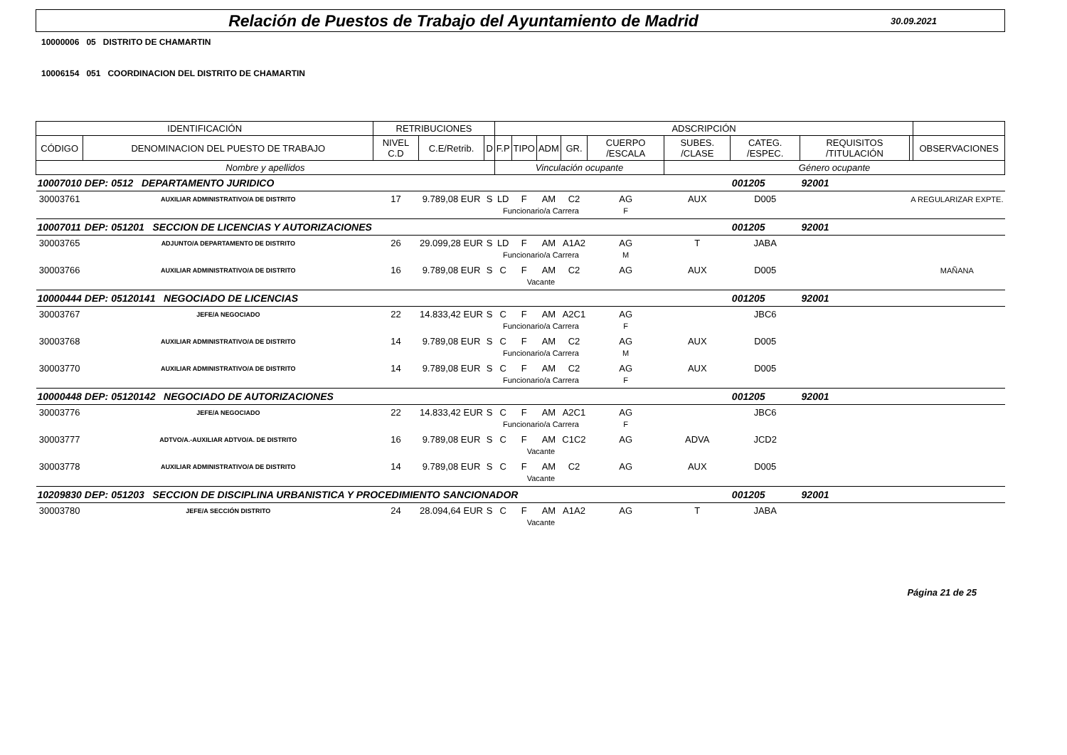Relación de Puestos de Trabajo del Ayuntamiento de Madrid
30.09.2021
10000006 05 DISTRITO DE CHAMARTIN
10006154 051 COORDINACION DEL DISTRITO DE CHAMARTIN
| IDENTIFICACIÓN | | RETRIBUCIONES | | | ADSCRIPCIÓN | | | | | | | | | |
| --- | --- | --- | --- | --- | --- | --- | --- | --- | --- | --- | --- | --- | --- | --- |
| CÓDIGO | DENOMINACION DEL PUESTO DE TRABAJO | NIVEL C.D | C.E/Retrib. | D | F.P | TIPO | ADM | GR. | CUERPO /ESCALA | SUBES. /CLASE | CATEG. /ESPEC. | REQUISITOS /TITULACIÓN | | OBSERVACIONES |
| Nombre y apellidos | | | | | Vinculación ocupante | | | | | Género ocupante | | | | |
| 10007010 | DEP: 0512 DEPARTAMENTO JURIDICO | | | | | | | | | | 001205 | 92001 | | |
| 30003761 | AUXILIAR ADMINISTRATIVO/A DE DISTRITO | 17 | 9.789,08 EUR | S | LD | F | AM | C2 | AG | AUX | D005 | | A REGULARIZAR EXPTE. | |
| | | | | | Funcionario/a Carrera | | | | F | | | | | |
| 10007011 | DEP: 051201 SECCION DE LICENCIAS Y AUTORIZACIONES | | | | | | | | | | 001205 | 92001 | | |
| 30003765 | ADJUNTO/A DEPARTAMENTO DE DISTRITO | 26 | 29.099,28 EUR | S | LD | F | AM | A1A2 | AG | T | JABA | | | |
| | | | | | Funcionario/a Carrera | | | | M | | | | | |
| 30003766 | AUXILIAR ADMINISTRATIVO/A DE DISTRITO | 16 | 9.789,08 EUR | S | C | F | AM | C2 | AG | AUX | D005 | | MAÑANA | |
| | | | | | Vacante | | | | | | | | | |
| 10000444 | DEP: 05120141 NEGOCIADO DE LICENCIAS | | | | | | | | | | 001205 | 92001 | | |
| 30003767 | JEFE/A NEGOCIADO | 22 | 14.833,42 EUR | S | C | F | AM | A2C1 | AG | | JBC6 | | | |
| | | | | | Funcionario/a Carrera | | | | F | | | | | |
| 30003768 | AUXILIAR ADMINISTRATIVO/A DE DISTRITO | 14 | 9.789,08 EUR | S | C | F | AM | C2 | AG | AUX | D005 | | | |
| | | | | | Funcionario/a Carrera | | | | M | | | | | |
| 30003770 | AUXILIAR ADMINISTRATIVO/A DE DISTRITO | 14 | 9.789,08 EUR | S | C | F | AM | C2 | AG | AUX | D005 | | | |
| | | | | | Funcionario/a Carrera | | | | F | | | | | |
| 10000448 | DEP: 05120142 NEGOCIADO DE AUTORIZACIONES | | | | | | | | | | 001205 | 92001 | | |
| 30003776 | JEFE/A NEGOCIADO | 22 | 14.833,42 EUR | S | C | F | AM | A2C1 | AG | | JBC6 | | | |
| | | | | | Funcionario/a Carrera | | | | F | | | | | |
| 30003777 | ADTVO/A.-AUXILIAR ADTVO/A. DE DISTRITO | 16 | 9.789,08 EUR | S | C | F | AM | C1C2 | AG | ADVA | JCD2 | | | |
| | | | | | Vacante | | | | | | | | | |
| 30003778 | AUXILIAR ADMINISTRATIVO/A DE DISTRITO | 14 | 9.789,08 EUR | S | C | F | AM | C2 | AG | AUX | D005 | | | |
| | | | | | Vacante | | | | | | | | | |
| 10209830 | DEP: 051203 SECCION DE DISCIPLINA URBANISTICA Y PROCEDIMIENTO SANCIONADOR | | | | | | | | | | 001205 | 92001 | | |
| 30003780 | JEFE/A SECCIÓN DISTRITO | 24 | 28.094,64 EUR | S | C | F | AM | A1A2 | AG | T | JABA | | | |
| | | | | | Vacante | | | | | | | | | |
Página 21 de 25